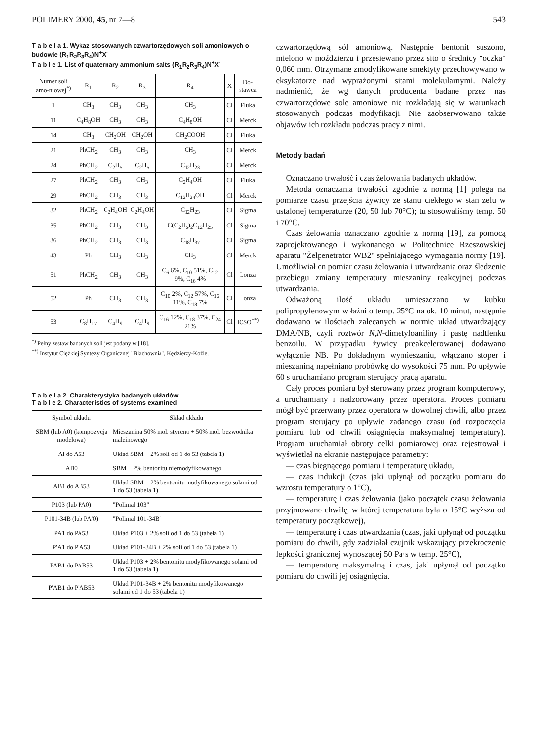POLIMERY 2000, 45, nr 7—8 543
T a b e l a 1. Wykaz stosowanych czwartorzędowych soli amoniowych o budowie (R<sub>1</sub>R<sub>2</sub>R<sub>3</sub>R<sub>4</sub>)N<sup>+</sup>X<sup>-</sup>
T a b l e 1. List of quaternary ammonium salts (R<sub>1</sub>R<sub>2</sub>R<sub>3</sub>R<sub>4</sub>)N<sup>+</sup>X<sup>-</sup>
| Numer soli amo-niowej<sup>*)</sup> | R<sub>1</sub> | R<sub>2</sub> | R<sub>3</sub> | R<sub>4</sub> | X | Do-stawca |
| --- | --- | --- | --- | --- | --- | --- |
| 1 | CH<sub>3</sub> | CH<sub>3</sub> | CH<sub>3</sub> | CH<sub>3</sub> | Cl | Fluka |
| 11 | C<sub>4</sub>H<sub>8</sub>OH | CH<sub>3</sub> | CH<sub>3</sub> | C<sub>4</sub>H<sub>8</sub>OH | Cl | Merck |
| 14 | CH<sub>3</sub> | CH<sub>2</sub>OH | CH<sub>2</sub>OH | CH<sub>2</sub>COOH | Cl | Fluka |
| 21 | PhCH<sub>2</sub> | CH<sub>3</sub> | CH<sub>3</sub> | CH<sub>3</sub> | Cl | Merck |
| 24 | PhCH<sub>2</sub> | C<sub>2</sub>H<sub>5</sub> | C<sub>2</sub>H<sub>5</sub> | C<sub>12</sub>H<sub>23</sub> | Cl | Merck |
| 27 | PhCH<sub>2</sub> | CH<sub>3</sub> | CH<sub>3</sub> | C<sub>2</sub>H<sub>4</sub>OH | Cl | Fluka |
| 29 | PhCH<sub>2</sub> | CH<sub>3</sub> | CH<sub>3</sub> | C<sub>12</sub>H<sub>24</sub>OH | Cl | Merck |
| 32 | PhCH<sub>2</sub> | C<sub>2</sub>H<sub>4</sub>OH | C<sub>2</sub>H<sub>4</sub>OH | C<sub>12</sub>H<sub>23</sub> | Cl | Sigma |
| 35 | PhCH<sub>2</sub> | CH<sub>3</sub> | CH<sub>3</sub> | C(C<sub>2</sub>H<sub>5</sub>)<sub>2</sub>C<sub>12</sub>H<sub>25</sub> | Cl | Sigma |
| 36 | PhCH<sub>2</sub> | CH<sub>3</sub> | CH<sub>3</sub> | C<sub>18</sub>H<sub>37</sub> | Cl | Sigma |
| 43 | Ph | CH<sub>3</sub> | CH<sub>3</sub> | CH<sub>3</sub> | Cl | Merck |
| 51 | PhCH<sub>2</sub> | CH<sub>3</sub> | CH<sub>3</sub> | C<sub>6</sub> 6%, C<sub>10</sub> 51%, C<sub>12</sub> 9%, C<sub>16</sub> 4% | Cl | Lonza |
| 52 | Ph | CH<sub>3</sub> | CH<sub>3</sub> | C<sub>10</sub> 2%, C<sub>12</sub> 57%, C<sub>16</sub> 11%, C<sub>18</sub> 7% | Cl | Lonza |
| 53 | C<sub>8</sub>H<sub>17</sub> | C<sub>4</sub>H<sub>9</sub> | C<sub>4</sub>H<sub>9</sub> | C<sub>16</sub> 12%, C<sub>18</sub> 37%, C<sub>24</sub> 21% | Cl | ICSO<sup>**)</sup> |
<sup>*)</sup> Pełny zestaw badanych soli jest podany w [18].
<sup>**)</sup> Instytut Ciężkiej Syntezy Organicznej "Blachownia", Kędzierzy-Koźle.
T a b e l a 2. Charakterystyka badanych układów
T a b l e 2. Characteristics of systems examined
| Symbol układu | Skład układu |
| --- | --- |
| SBM (lub A0) (kompozycja modelowa) | Mieszanina 50% mol. styrenu + 50% mol. bezwodnika maleinowego |
| Al do A53 | Układ SBM + 2% soli od 1 do 53 (tabela 1) |
| AB0 | SBM + 2% bentonitu niemodyfikowanego |
| AB1 do AB53 | Układ SBM + 2% bentonitu modyfikowanego solami od 1 do 53 (tabela 1) |
| P103 (lub PA0) | "Polimal 103" |
| P101-34B (lub PA'0) | "Polimal 101-34B" |
| PA1 do PA53 | Układ P103 + 2% soli od 1 do 53 (tabela 1) |
| P'A1 do P'A53 | Układ P101-34B + 2% soli od 1 do 53 (tabela 1) |
| PAB1 do PAB53 | Układ P103 + 2% bentonitu modyfikowanego solami od 1 do 53 (tabela 1) |
| P'AB1 do P'AB53 | Układ P101-34B + 2% bentonitu modyfikowanego solami od 1 do 53 (tabela 1) |
czwartorzędową sól amoniową. Następnie bentonit suszono, mielono w moździerzu i przesiewano przez sito o średnicy "oczka" 0,060 mm. Otrzymane zmodyfikowane smektyty przechowywano w eksykatorze nad wyprażonymi sitami molekularnymi. Należy nadmienić, że wg danych producenta badane przez nas czwartorzędowe sole amoniowe nie rozkładają się w warunkach stosowanych podczas modyfikacji. Nie zaobserwowano także objawów ich rozkładu podczas pracy z nimi.
Metody badań
Oznaczano trwałość i czas żelowania badanych układów.
Metoda oznaczania trwałości zgodnie z normą [1] polega na pomiarze czasu przejścia żywicy ze stanu ciekłego w stan żelu w ustalonej temperaturze (20, 50 lub 70°C); tu stosowaliśmy temp. 50 i 70°C.
Czas żelowania oznaczano zgodnie z normą [19], za pomocą zaprojektowanego i wykonanego w Politechnice Rzeszowskiej aparatu "Żelpenetrator WB2" spełniającego wymagania normy [19]. Umożliwiał on pomiar czasu żelowania i utwardzania oraz śledzenie przebiegu zmiany temperatury mieszaniny reakcyjnej podczas utwardzania.
Odważoną ilość układu umieszczano w kubku polipropylenowym w łaźni o temp. 25°C na ok. 10 minut, następnie dodawano w ilościach zalecanych w normie układ utwardzający DMA/NB, czyli roztwór N,N-dimetyloaniliny i pastę nadtlenku benzoilu. W przypadku żywicy preakcelerowanej dodawano wyłącznie NB. Po dokładnym wymieszaniu, włączano stoper i mieszaniną napełniano probówkę do wysokości 75 mm. Po upływie 60 s uruchamiano program sterujący pracą aparatu.
Cały proces pomiaru był sterowany przez program komputerowy, a uruchamiany i nadzorowany przez operatora. Proces pomiaru mógł być przerwany przez operatora w dowolnej chwili, albo przez program sterujący po upływie zadanego czasu (od rozpoczęcia pomiaru lub od chwili osiągnięcia maksymalnej temperatury). Program uruchamiał obroty celki pomiarowej oraz rejestrował i wyświetlał na ekranie następujące parametry:
— czas biegnącego pomiaru i temperaturę układu,
— czas indukcji (czas jaki upłynął od początku pomiaru do wzrostu temperatury o 1°C),
— temperaturę i czas żelowania (jako początek czasu żelowania przyjmowano chwilę, w której temperatura była o 15°C wyższa od temperatury początkowej),
— temperaturę i czas utwardzania (czas, jaki upłynął od początku pomiaru do chwili, gdy zadziałał czujnik wskazujący przekroczenie lepkości granicznej wynoszącej 50 Pa·s w temp. 25°C),
— temperaturę maksymalną i czas, jaki upłynął od początku pomiaru do chwili jej osiągnięcia.